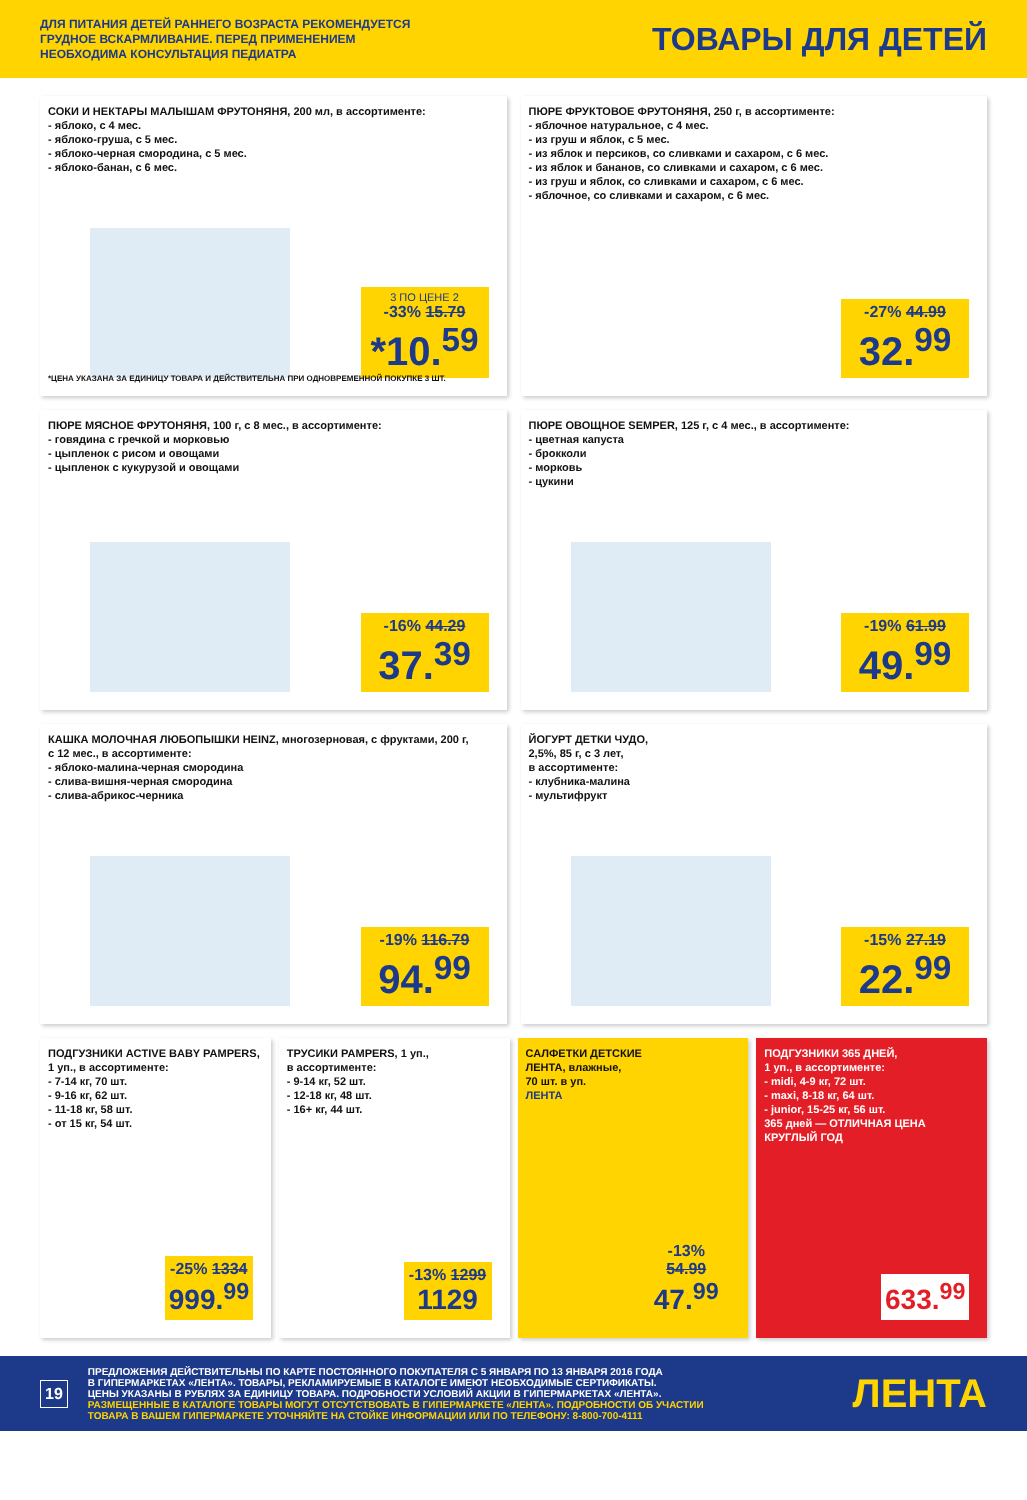ДЛЯ ПИТАНИЯ ДЕТЕЙ РАННЕГО ВОЗРАСТА РЕКОМЕНДУЕТСЯ
ГРУДНОЕ ВСКАРМЛИВАНИЕ. ПЕРЕД ПРИМЕНЕНИЕМ
НЕОБХОДИМА КОНСУЛЬТАЦИЯ ПЕДИАТРА
ТОВАРЫ ДЛЯ ДЕТЕЙ
СОКИ И НЕКТАРЫ МАЛЫШАМ ФРУТОНЯНЯ, 200 мл, в ассортименте:
- яблоко, с 4 мес.
- яблоко-груша, с 5 мес.
- яблоко-черная смородина, с 5 мес.
- яблоко-банан, с 6 мес.
3 ПО ЦЕНЕ 2
-33% 15.79
*10.<sup>59</sup>
*ЦЕНА УКАЗАНА ЗА ЕДИНИЦУ ТОВАРА И ДЕЙСТВИТЕЛЬНА ПРИ ОДНОВРЕМЕННОЙ ПОКУПКЕ 3 ШТ.
ПЮРЕ ФРУКТОВОЕ ФРУТОНЯНЯ, 250 г, в ассортименте:
- яблочное натуральное, с 4 мес.
- из груш и яблок, с 5 мес.
- из яблок и персиков, со сливками и сахаром, с 6 мес.
- из яблок и бананов, со сливками и сахаром, с 6 мес.
- из груш и яблок, со сливками и сахаром, с 6 мес.
- яблочное, со сливками и сахаром, с 6 мес.
-27% 44.99
32.<sup>99</sup>
ПЮРЕ МЯСНОЕ ФРУТОНЯНЯ, 100 г, с 8 мес., в ассортименте:
- говядина с гречкой и морковью
- цыпленок с рисом и овощами
- цыпленок с кукурузой и овощами
-16% 44.29
37.<sup>39</sup>
ПЮРЕ ОВОЩНОЕ SEMPER, 125 г, с 4 мес., в ассортименте:
- цветная капуста
- брокколи
- морковь
- цукини
-19% 61.99
49.<sup>99</sup>
КАШКА МОЛОЧНАЯ ЛЮБОПЫШКИ HEINZ, многозерновая, с фруктами, 200 г,
с 12 мес., в ассортименте:
- яблоко-малина-черная смородина
- слива-вишня-черная смородина
- слива-абрикос-черника
-19% 116.79
94.<sup>99</sup>
ЙОГУРТ ДЕТКИ ЧУДО,
2,5%, 85 г, с 3 лет,
в ассортименте:
- клубника-малина
- мультифрукт
-15% 27.19
22.<sup>99</sup>
ПОДГУЗНИКИ ACTIVE BABY PAMPERS,
1 уп., в ассортименте:
- 7-14 кг, 70 шт.
- 9-16 кг, 62 шт.
- 11-18 кг, 58 шт.
- от 15 кг, 54 шт.
-25% 1334
999.<sup>99</sup>
ТРУСИКИ PAMPERS, 1 уп.,
в ассортименте:
- 9-14 кг, 52 шт.
- 12-18 кг, 48 шт.
- 16+ кг, 44 шт.
-13% 1299
1129
САЛФЕТКИ ДЕТСКИЕ
ЛЕНТА, влажные,
70 шт. в уп.
ЛЕНТА
-13% 54.99
47.<sup>99</sup>
ПОДГУЗНИКИ 365 ДНЕЙ,
1 уп., в ассортименте:
- midi, 4-9 кг, 72 шт.
- maxi, 8-18 кг, 64 шт.
- junior, 15-25 кг, 56 шт.
365 дней — ОТЛИЧНАЯ ЦЕНА КРУГЛЫЙ ГОД
633.<sup>99</sup>
19
ПРЕДЛОЖЕНИЯ ДЕЙСТВИТЕЛЬНЫ ПО КАРТЕ ПОСТОЯННОГО ПОКУПАТЕЛЯ С 5 ЯНВАРЯ ПО 13 ЯНВАРЯ 2016 ГОДА
В ГИПЕРМАРКЕТАХ «ЛЕНТА». ТОВАРЫ, РЕКЛАМИРУЕМЫЕ В КАТАЛОГЕ ИМЕЮТ НЕОБХОДИМЫЕ СЕРТИФИКАТЫ.
ЦЕНЫ УКАЗАНЫ В РУБЛЯХ ЗА ЕДИНИЦУ ТОВАРА. ПОДРОБНОСТИ УСЛОВИЙ АКЦИИ В ГИПЕРМАРКЕТАХ «ЛЕНТА».
РАЗМЕЩЕННЫЕ В КАТАЛОГЕ ТОВАРЫ МОГУТ ОТСУТСТВОВАТЬ В ГИПЕРМАРКЕТЕ «ЛЕНТА». ПОДРОБНОСТИ ОБ УЧАСТИИ
ТОВАРА В ВАШЕМ ГИПЕРМАРКЕТЕ УТОЧНЯЙТЕ НА СТОЙКЕ ИНФОРМАЦИИ ИЛИ ПО ТЕЛЕФОНУ: 8-800-700-4111
ЛЕНТА